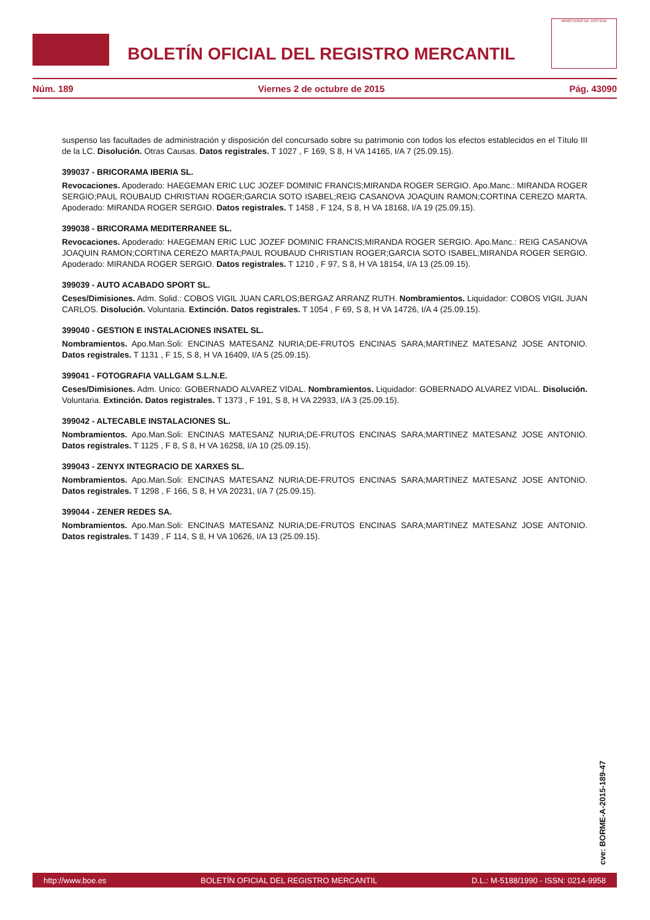BOLETÍN OFICIAL DEL REGISTRO MERCANTIL
MINISTERIO DE JUSTICIA
Núm. 189 Viernes 2 de octubre de 2015 Pág. 43090
suspenso las facultades de administración y disposición del concursado sobre su patrimonio con todos los efectos establecidos en el Título III de la LC. Disolución. Otras Causas. Datos registrales. T 1027 , F 169, S 8, H VA 14165, I/A 7 (25.09.15).
399037 - BRICORAMA IBERIA SL.
Revocaciones. Apoderado: HAEGEMAN ERIC LUC JOZEF DOMINIC FRANCIS;MIRANDA ROGER SERGIO. Apo.Manc.: MIRANDA ROGER SERGIO;PAUL ROUBAUD CHRISTIAN ROGER;GARCIA SOTO ISABEL;REIG CASANOVA JOAQUIN RAMON;CORTINA CEREZO MARTA. Apoderado: MIRANDA ROGER SERGIO. Datos registrales. T 1458 , F 124, S 8, H VA 18168, I/A 19 (25.09.15).
399038 - BRICORAMA MEDITERRANEE SL.
Revocaciones. Apoderado: HAEGEMAN ERIC LUC JOZEF DOMINIC FRANCIS;MIRANDA ROGER SERGIO. Apo.Manc.: REIG CASANOVA JOAQUIN RAMON;CORTINA CEREZO MARTA;PAUL ROUBAUD CHRISTIAN ROGER;GARCIA SOTO ISABEL;MIRANDA ROGER SERGIO. Apoderado: MIRANDA ROGER SERGIO. Datos registrales. T 1210 , F 97, S 8, H VA 18154, I/A 13 (25.09.15).
399039 - AUTO ACABADO SPORT SL.
Ceses/Dimisiones. Adm. Solid.: COBOS VIGIL JUAN CARLOS;BERGAZ ARRANZ RUTH. Nombramientos. Liquidador: COBOS VIGIL JUAN CARLOS. Disolución. Voluntaria. Extinción. Datos registrales. T 1054 , F 69, S 8, H VA 14726, I/A 4 (25.09.15).
399040 - GESTION E INSTALACIONES INSATEL SL.
Nombramientos. Apo.Man.Soli: ENCINAS MATESANZ NURIA;DE-FRUTOS ENCINAS SARA;MARTINEZ MATESANZ JOSE ANTONIO. Datos registrales. T 1131 , F 15, S 8, H VA 16409, I/A 5 (25.09.15).
399041 - FOTOGRAFIA VALLGAM S.L.N.E.
Ceses/Dimisiones. Adm. Unico: GOBERNADO ALVAREZ VIDAL. Nombramientos. Liquidador: GOBERNADO ALVAREZ VIDAL. Disolución. Voluntaria. Extinción. Datos registrales. T 1373 , F 191, S 8, H VA 22933, I/A 3 (25.09.15).
399042 - ALTECABLE INSTALACIONES SL.
Nombramientos. Apo.Man.Soli: ENCINAS MATESANZ NURIA;DE-FRUTOS ENCINAS SARA;MARTINEZ MATESANZ JOSE ANTONIO. Datos registrales. T 1125 , F 8, S 8, H VA 16258, I/A 10 (25.09.15).
399043 - ZENYX INTEGRACIO DE XARXES SL.
Nombramientos. Apo.Man.Soli: ENCINAS MATESANZ NURIA;DE-FRUTOS ENCINAS SARA;MARTINEZ MATESANZ JOSE ANTONIO. Datos registrales. T 1298 , F 166, S 8, H VA 20231, I/A 7 (25.09.15).
399044 - ZENER REDES SA.
Nombramientos. Apo.Man.Soli: ENCINAS MATESANZ NURIA;DE-FRUTOS ENCINAS SARA;MARTINEZ MATESANZ JOSE ANTONIO. Datos registrales. T 1439 , F 114, S 8, H VA 10626, I/A 13 (25.09.15).
cve: BORME-A-2015-189-47
http://www.boe.es BOLETÍN OFICIAL DEL REGISTRO MERCANTIL D.L.: M-5188/1990 - ISSN: 0214-9958